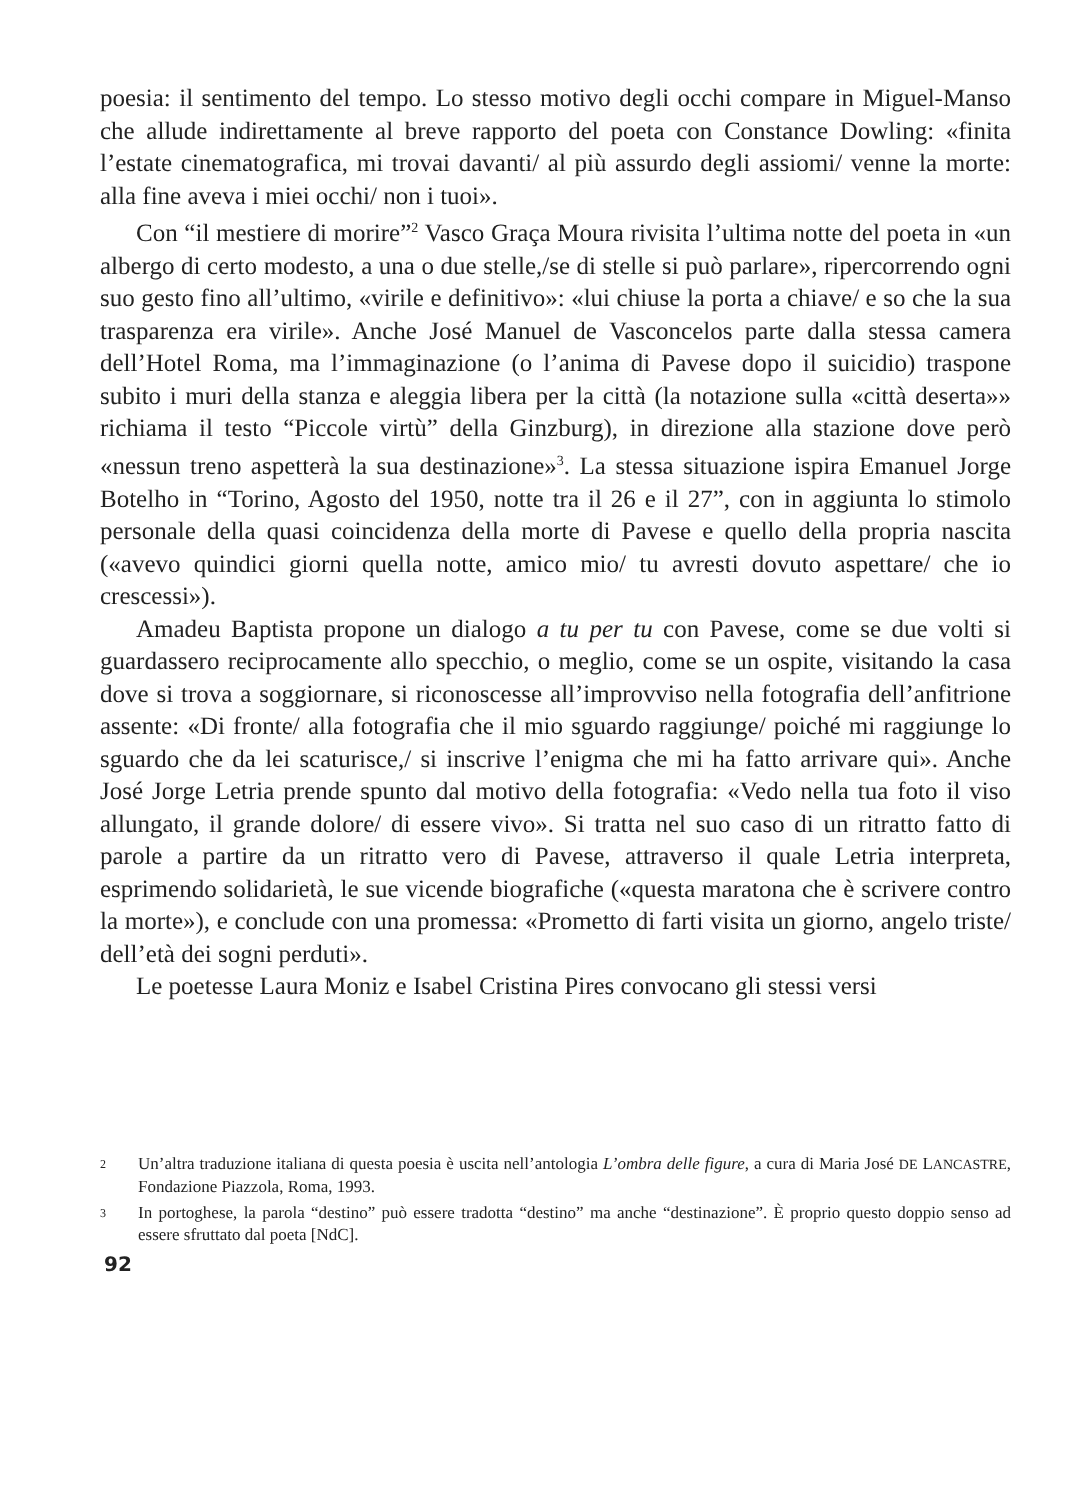poesia: il sentimento del tempo. Lo stesso motivo degli occhi compare in Miguel-Manso che allude indirettamente al breve rapporto del poeta con Constance Dowling: «finita l’estate cinematografica, mi trovai davanti/ al più assurdo degli assiomi/ venne la morte: alla fine aveva i miei occhi/ non i tuoi».
Con “il mestiere di morire”<sup>2</sup> Vasco Graça Moura rivisita l’ultima notte del poeta in «un albergo di certo modesto, a una o due stelle,/se di stelle si può parlare», ripercorrendo ogni suo gesto fino all’ultimo, «virile e definitivo»: «lui chiuse la porta a chiave/ e so che la sua trasparenza era virile». Anche José Manuel de Vasconcelos parte dalla stessa camera dell’Hotel Roma, ma l’immaginazione (o l’anima di Pavese dopo il suicidio) traspone subito i muri della stanza e aleggia libera per la città (la notazione sulla «città deserta»» richiama il testo “Piccole virtù” della Ginzburg), in direzione alla stazione dove però «nessun treno aspetterà la sua destinazione»<sup>3</sup>. La stessa situazione ispira Emanuel Jorge Botelho in “Torino, Agosto del 1950, notte tra il 26 e il 27”, con in aggiunta lo stimolo personale della quasi coincidenza della morte di Pavese e quello della propria nascita («avevo quindici giorni quella notte, amico mio/ tu avresti dovuto aspettare/ che io crescessi»).
Amadeu Baptista propone un dialogo a tu per tu con Pavese, come se due volti si guardassero reciprocamente allo specchio, o meglio, come se un ospite, visitando la casa dove si trova a soggiornare, si riconoscesse all’improvviso nella fotografia dell’anfitrione assente: «Di fronte/ alla fotografia che il mio sguardo raggiunge/ poiché mi raggiunge lo sguardo che da lei scaturisce,/ si inscrive l’enigma che mi ha fatto arrivare qui». Anche José Jorge Letria prende spunto dal motivo della fotografia: «Vedo nella tua foto il viso allungato, il grande dolore/ di essere vivo». Si tratta nel suo caso di un ritratto fatto di parole a partire da un ritratto vero di Pavese, attraverso il quale Letria interpreta, esprimendo solidarietà, le sue vicende biografiche («questa maratona che è scrivere contro la morte»), e conclude con una promessa: «Prometto di farti visita un giorno, angelo triste/ dell’età dei sogni perduti».
Le poetesse Laura Moniz e Isabel Cristina Pires convocano gli stessi versi
2 Un’altra traduzione italiana di questa poesia è uscita nell’antologia L’ombra delle figure, a cura di Maria José DE LANCASTRE, Fondazione Piazzola, Roma, 1993.
3 In portoghese, la parola “destino” può essere tradotta “destino” ma anche “destinazione”. È proprio questo doppio senso ad essere sfruttato dal poeta [NdC].
92